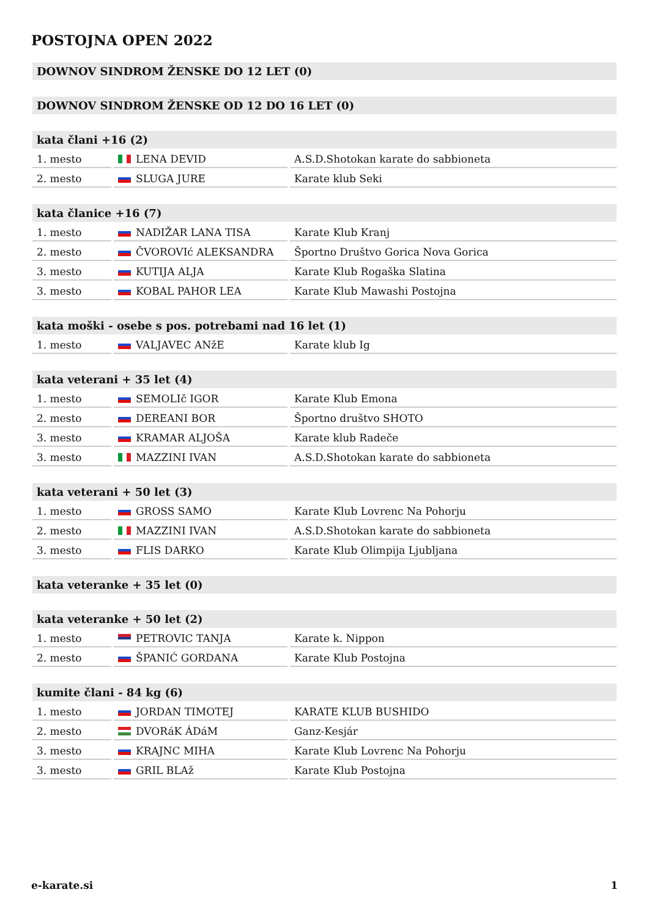POSTOJNA OPEN 2022
| DOWNOV SINDROM ŽENSKE DO 12 LET (0) |
| --- |
| DOWNOV SINDROM ŽENSKE OD 12 DO 16 LET (0) |
| --- |
| kata člani +16 (2) | | |
| --- | --- | --- |
| 1. mesto | LENA DEVID | A.S.D.Shotokan karate do sabbioneta |
| 2. mesto | SLUGA JURE | Karate klub Seki |
| kata članice +16 (7) | | |
| --- | --- | --- |
| 1. mesto | NADIŽAR LANA TISA | Karate Klub Kranj |
| 2. mesto | ČVOROVIć ALEKSANDRA | Športno Društvo Gorica Nova Gorica |
| 3. mesto | KUTIJA ALJA | Karate Klub Rogaška Slatina |
| 3. mesto | KOBAL PAHOR LEA | Karate Klub Mawashi Postojna |
| kata moški - osebe s pos. potrebami nad 16 let (1) | | |
| --- | --- | --- |
| 1. mesto | VALJAVEC ANžE | Karate klub Ig |
| kata veterani + 35 let (4) | | |
| --- | --- | --- |
| 1. mesto | SEMOLIč IGOR | Karate Klub Emona |
| 2. mesto | DEREANI BOR | Športno društvo SHOTO |
| 3. mesto | KRAMAR ALJOŠA | Karate klub Radeče |
| 3. mesto | MAZZINI IVAN | A.S.D.Shotokan karate do sabbioneta |
| kata veterani + 50 let (3) | | |
| --- | --- | --- |
| 1. mesto | GROSS SAMO | Karate Klub Lovrenc Na Pohorju |
| 2. mesto | MAZZINI IVAN | A.S.D.Shotokan karate do sabbioneta |
| 3. mesto | FLIS DARKO | Karate Klub Olimpija Ljubljana |
| kata veteranke + 35 let (0) |
| --- |
| kata veteranke + 50 let (2) | | |
| --- | --- | --- |
| 1. mesto | PETROVIC TANJA | Karate k. Nippon |
| 2. mesto | ŠPANIĆ GORDANA | Karate Klub Postojna |
| kumite člani - 84 kg (6) | | |
| --- | --- | --- |
| 1. mesto | JORDAN TIMOTEJ | KARATE KLUB BUSHIDO |
| 2. mesto | DVORáK ÁDáM | Ganz-Kesjár |
| 3. mesto | KRAJNC MIHA | Karate Klub Lovrenc Na Pohorju |
| 3. mesto | GRIL BLAž | Karate Klub Postojna |
e-karate.si 1